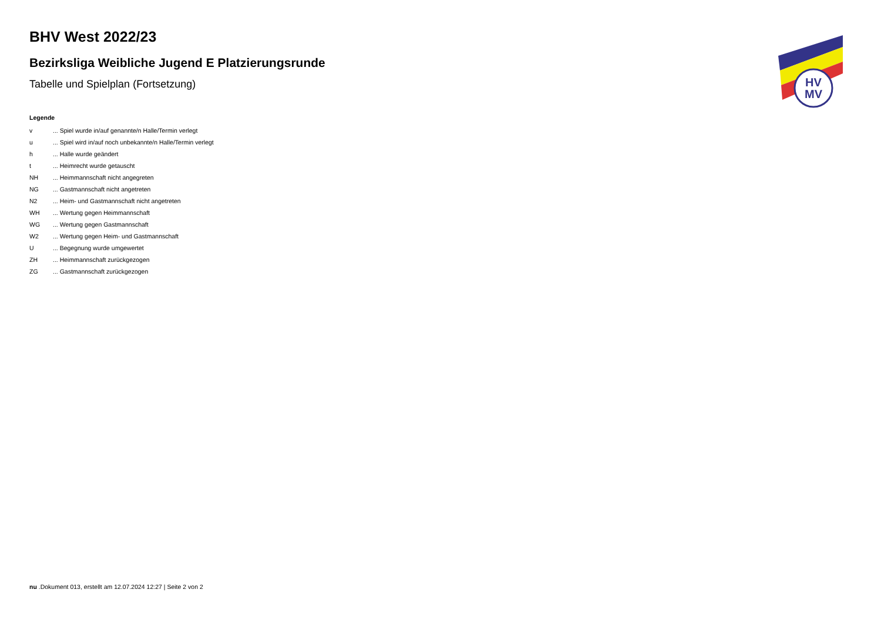HV
MV
BHV West 2022/23
Bezirksliga Weibliche Jugend E Platzierungsrunde
Tabelle und Spielplan (Fortsetzung)
Legende
| v | ... Spiel wurde in/auf genannte/n Halle/Termin verlegt |
| u | ... Spiel wird in/auf noch unbekannte/n Halle/Termin verlegt |
| h | ... Halle wurde geändert |
| t | ... Heimrecht wurde getauscht |
| NH | ... Heimmannschaft nicht angegreten |
| NG | ... Gastmannschaft nicht angetreten |
| N2 | ... Heim- und Gastmannschaft nicht angetreten |
| WH | ... Wertung gegen Heimmannschaft |
| WG | ... Wertung gegen Gastmannschaft |
| W2 | ... Wertung gegen Heim- und Gastmannschaft |
| U | ... Begegnung wurde umgewertet |
| ZH | ... Heimmannschaft zurückgezogen |
| ZG | ... Gastmannschaft zurückgezogen |
nu .Dokument 013, erstellt am 12.07.2024 12:27 | Seite 2 von 2